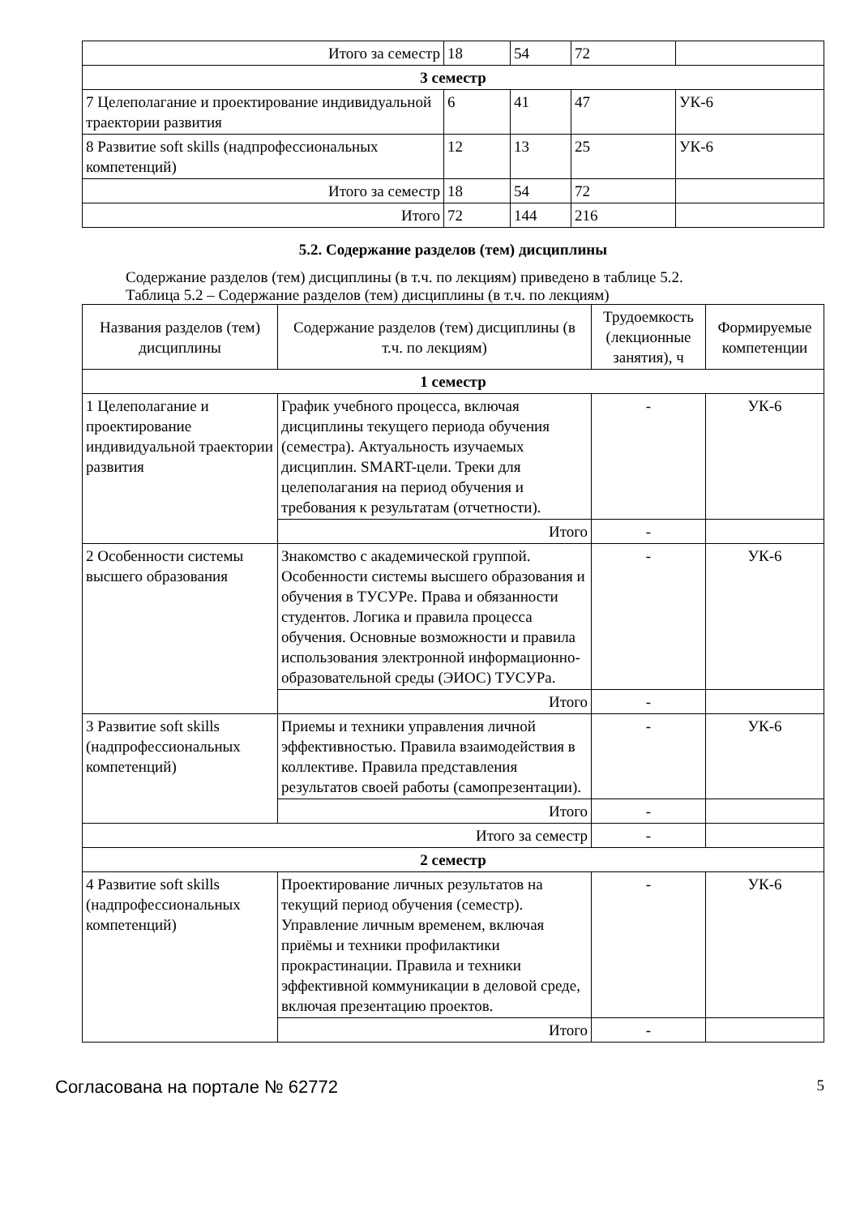| Итого за семестр | 18 | 54 | 72 | |
| 3 семестр | | | | |
| 7 Целеполагание и проектирование индивидуальной траектории развития | 6 | 41 | 47 | УК-6 |
| 8 Развитие soft skills (надпрофессиональных компетенций) | 12 | 13 | 25 | УК-6 |
| Итого за семестр | 18 | 54 | 72 | |
| Итого | 72 | 144 | 216 | |
5.2. Содержание разделов (тем) дисциплины
Содержание разделов (тем) дисциплины (в т.ч. по лекциям) приведено в таблице 5.2.
Таблица 5.2 – Содержание разделов (тем) дисциплины (в т.ч. по лекциям)
| Названия разделов (тем) дисциплины | Содержание разделов (тем) дисциплины (в т.ч. по лекциям) | Трудоемкость (лекционные занятия), ч | Формируемые компетенции |
| --- | --- | --- | --- |
| 1 семестр | | | |
| 1 Целеполагание и проектирование индивидуальной траектории развития | График учебного процесса, включая дисциплины текущего периода обучения (семестра). Актуальность изучаемых дисциплин. SMART-цели. Треки для целеполагания на период обучения и требования к результатам (отчетности). | - | УК-6 |
| | Итого | - | |
| 2 Особенности системы высшего образования | Знакомство с академической группой. Особенности системы высшего образования и обучения в ТУСУРе. Права и обязанности студентов. Логика и правила процесса обучения. Основные возможности и правила использования электронной информационно-образовательной среды (ЭИОС) ТУСУРа. | - | УК-6 |
| | Итого | - | |
| 3 Развитие soft skills (надпрофессиональных компетенций) | Приемы и техники управления личной эффективностью. Правила взаимодействия в коллективе. Правила представления результатов своей работы (самопрезентации). | - | УК-6 |
| | Итого | - | |
| Итого за семестр | | - | |
| 2 семестр | | | |
| 4 Развитие soft skills (надпрофессиональных компетенций) | Проектирование личных результатов на текущий период обучения (семестр). Управление личным временем, включая приёмы и техники профилактики прокрастинации. Правила и техники эффективной коммуникации в деловой среде, включая презентацию проектов. | - | УК-6 |
| | Итого | - | |
Согласована на портале № 62772 5